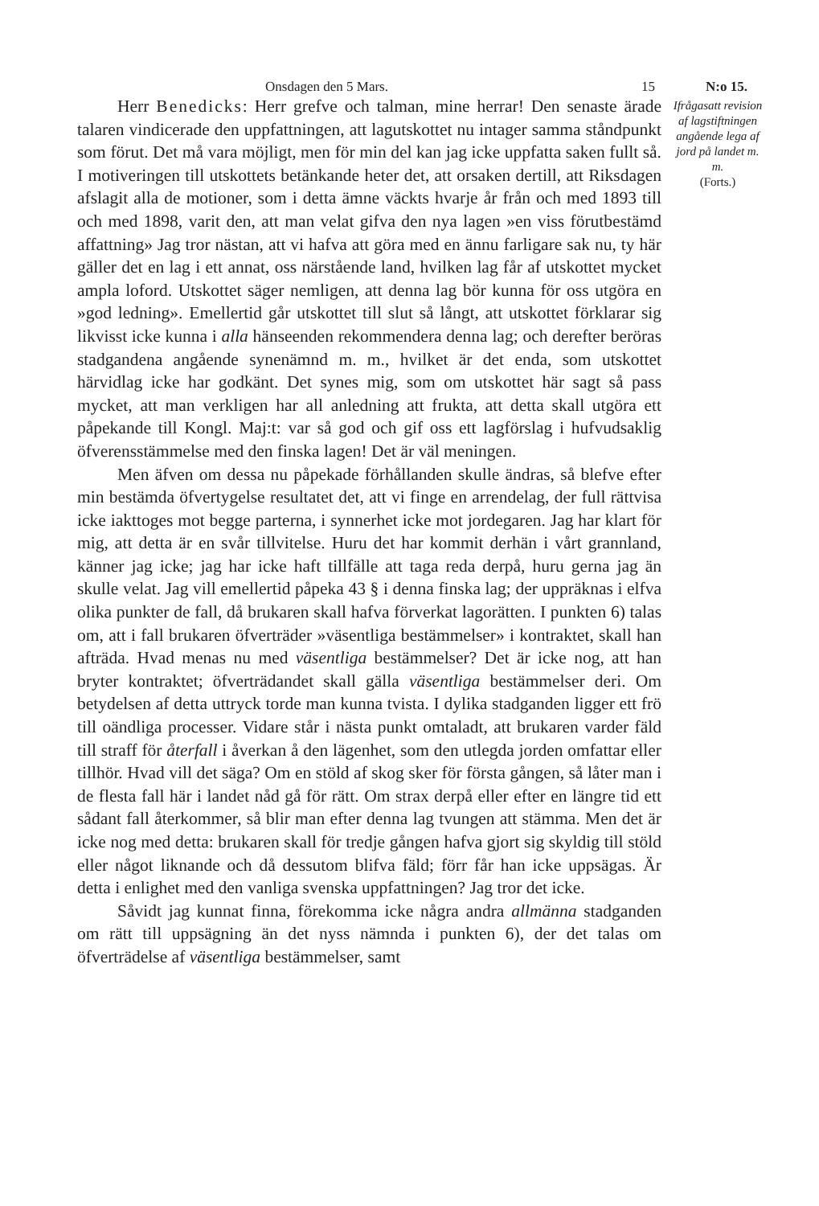Onsdagen den 5 Mars. 15 N:o 15.
Herr Benedicks: Herr grefve och talman, mine herrar! Den senaste ärade talaren vindicerade den uppfattningen, att lagutskottet nu intager samma ståndpunkt som förut. Det må vara möjligt, men för min del kan jag icke uppfatta saken fullt så. I motiveringen till utskottets betänkande heter det, att orsaken dertill, att Riksdagen afslagit alla de motioner, som i detta ämne väckts hvarje år från och med 1893 till och med 1898, varit den, att man velat gifva den nya lagen »en viss förutbestämd affattning» Jag tror nästan, att vi hafva att göra med en ännu farligare sak nu, ty här gäller det en lag i ett annat, oss närstående land, hvilken lag får af utskottet mycket ampla loford. Utskottet säger nemligen, att denna lag bör kunna för oss utgöra en »god ledning». Emellertid går utskottet till slut så långt, att utskottet förklarar sig likvisst icke kunna i alla hänseenden rekommendera denna lag; och derefter beröras stadgandena angående synenämnd m. m., hvilket är det enda, som utskottet härvidlag icke har godkänt. Det synes mig, som om utskottet här sagt så pass mycket, att man verkligen har all anledning att frukta, att detta skall utgöra ett påpekande till Kongl. Maj:t: var så god och gif oss ett lagförslag i hufvudsaklig öfverensstämmelse med den finska lagen! Det är väl meningen.
Men äfven om dessa nu påpekade förhållanden skulle ändras, så blefve efter min bestämda öfvertygelse resultatet det, att vi finge en arrendelag, der full rättvisa icke iakttoges mot begge parterna, i synnerhet icke mot jordegaren. Jag har klart för mig, att detta är en svår tillvitelse. Huru det har kommit derhän i vårt grannland, känner jag icke; jag har icke haft tillfälle att taga reda derpå, huru gerna jag än skulle velat. Jag vill emellertid påpeka 43 § i denna finska lag; der uppräknas i elfva olika punkter de fall, då brukaren skall hafva förverkat lagorätten. I punkten 6) talas om, att i fall brukaren öfverträder »väsentliga bestämmelser» i kontraktet, skall han afträda. Hvad menas nu med väsentliga bestämmelser? Det är icke nog, att han bryter kontraktet; öfverträdandet skall gälla väsentliga bestämmelser deri. Om betydelsen af detta uttryck torde man kunna tvista. I dylika stadganden ligger ett frö till oändliga processer. Vidare står i nästa punkt omtaladt, att brukaren varder fäld till straff för återfall i åverkan å den lägenhet, som den utlegda jorden omfattar eller tillhör. Hvad vill det säga? Om en stöld af skog sker för första gången, så låter man i de flesta fall här i landet nåd gå för rätt. Om strax derpå eller efter en längre tid ett sådant fall återkommer, så blir man efter denna lag tvungen att stämma. Men det är icke nog med detta: brukaren skall för tredje gången hafva gjort sig skyldig till stöld eller något liknande och då dessutom blifva fäld; förr får han icke uppsägas. Är detta i enlighet med den vanliga svenska uppfattningen? Jag tror det icke.
Såvidt jag kunnat finna, förekomma icke några andra allmänna stadganden om rätt till uppsägning än det nyss nämnda i punkten 6), der det talas om öfverträdelse af väsentliga bestämmelser, samt
Ifrågasatt revision af lagstiftningen angående lega af jord på landet m. m.
(Forts.)